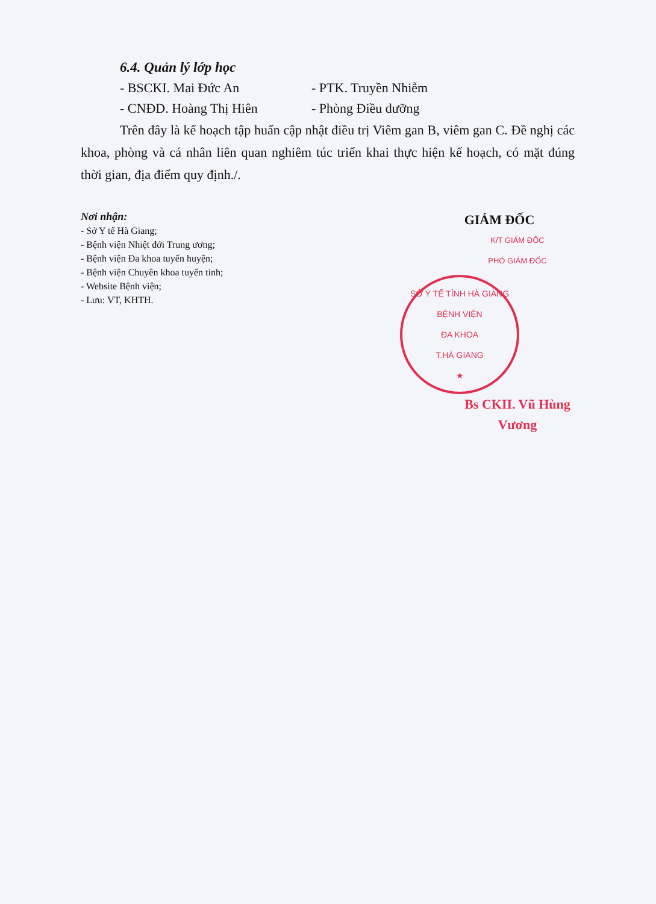6.4. Quản lý lớp học
- BSCKI. Mai Đức An - PTK. Truyền Nhiễm
- CNĐD. Hoàng Thị Hiên - Phòng Điều dưỡng
Trên đây là kế hoạch tập huấn cập nhật điều trị Viêm gan B, viêm gan C. Đề nghị các khoa, phòng và cá nhân liên quan nghiêm túc triển khai thực hiện kế hoạch, có mặt đúng thời gian, địa điểm quy định./.
Nơi nhận:
- Sở Y tế Hà Giang;
- Bệnh viện Nhiệt đới Trung ương;
- Bệnh viện Đa khoa tuyến huyện;
- Bệnh viện Chuyên khoa tuyến tỉnh;
- Website Bệnh viện;
- Lưu: VT, KHTH.
GIÁM ĐỐC
K/T GIÁM ĐỐC
PHÓ GIÁM ĐỐC
SỞ Y TẾ TỈNH HÀ GIANG
BỆNH VIỆN
ĐA KHOA
T.HÀ GIANG
★
Bs CKII. Vũ Hùng Vương